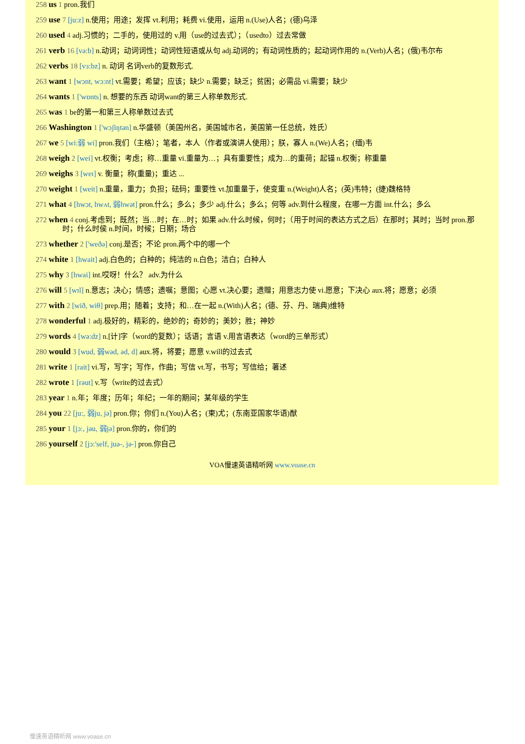258 us 1 pron.我们
259 use 7 [ju:z] n.使用；用途；发挥 vt.利用；耗费 vi.使用，运用 n.(Use)人名；(德)乌泽
260 used 4 adj.习惯的；二手的，使用过的 v.用（use的过去式）；（usedto）过去常做
261 verb 16 [və:b] n.动词；动词词性；动词性短语或从句 adj.动词的；有动词性质的；起动词作用的 n.(Verb)人名；(俄)韦尔布
262 verbs 18 [vɜ:bz] n. 动词 名词verb的复数形式.
263 want 1 [wɔnt, wɔ:nt] vt.需要；希望；应该；缺少 n.需要；缺乏；贫困；必需品 vi.需要；缺少
264 wants 1 ['wɒnts] n. 想要的东西 动词want的第三人称单数形式.
265 was 1 be的第一和第三人称单数过去式
266 Washington 1 ['wɔʃiŋtən] n.华盛顿（美国州名，美国城市名，美国第一任总统，姓氏）
267 we 5 [wi:弱 wi] pron.我们（主格）；笔者，本人（作者或演讲人使用）；朕，寡人 n.(We)人名；(缅)韦
268 weigh 2 [wei] vt.权衡；考虑；称…重量 vi.重量为…；具有重要性；成为…的重荷；起锚 n.权衡；称重量
269 weighs 3 [weɪ] v. 衡量；称(重量)；重达 ...
270 weight 1 [weit] n.重量，重力；负担；砝码；重要性 vt.加重量于，使变重 n.(Weight)人名；(英)韦特；(捷)魏格特
271 what 4 [hwɔt, hwʌt, 弱hwət] pron.什么；多么；多少 adj.什么；多么；何等 adv.到什么程度，在哪一方面 int.什么；多么
272 when 4 conj.考虑到；既然；当…时；在…时；如果 adv.什么时候，何时；（用于时间的表达方式之后）在那时；其时；当时 pron.那时；什么时侯 n.时间，时候；日期；场合
273 whether 2 ['weðə] conj.是否；不论 pron.两个中的哪一个
274 white 1 [hwait] adj.白色的；白种的；纯洁的 n.白色；洁白；白种人
275 why 3 [hwai] int.哎呀！什么？ adv.为什么
276 will 5 [wɪl] n.意志；决心；情感；遗嘱；意图；心愿 vt.决心要；遗赠；用意志力使 vi.愿意；下决心 aux.将；愿意；必须
277 with 2 [wið, wiθ] prep.用；随着；支持；和…在一起 n.(With)人名；(德、芬、丹、瑞典)维特
278 wonderful 1 adj.极好的，精彩的，绝妙的；奇妙的；美妙；胜；神妙
279 words 4 [wə:dz] n.[计]字（word的复数）；话语；言语 v.用言语表达（word的三单形式）
280 would 3 [wud, 弱wəd, əd, d] aux.将，将要；愿意 v.will的过去式
281 write 1 [rait] vi.写，写字；写作，作曲；写信 vt.写，书写；写信给；著述
282 wrote 1 [rəut] v.写（write的过去式）
283 year 1 n.年；年度；历年；年纪；一年的期间；某年级的学生
284 you 22 [ju:, 弱ju, jə] pron.你；你们 n.(You)人名；(柬)尤；(东南亚国家华语)猷
285 your 1 [jɔ:, jəu, 弱jə] pron.你的，你们的
286 yourself 2 [jɔ:'self, juə-, jə-] pron.你自己
VOA慢速英语精听网 www.voase.cn
慢速英语精听网 www.voase.cn